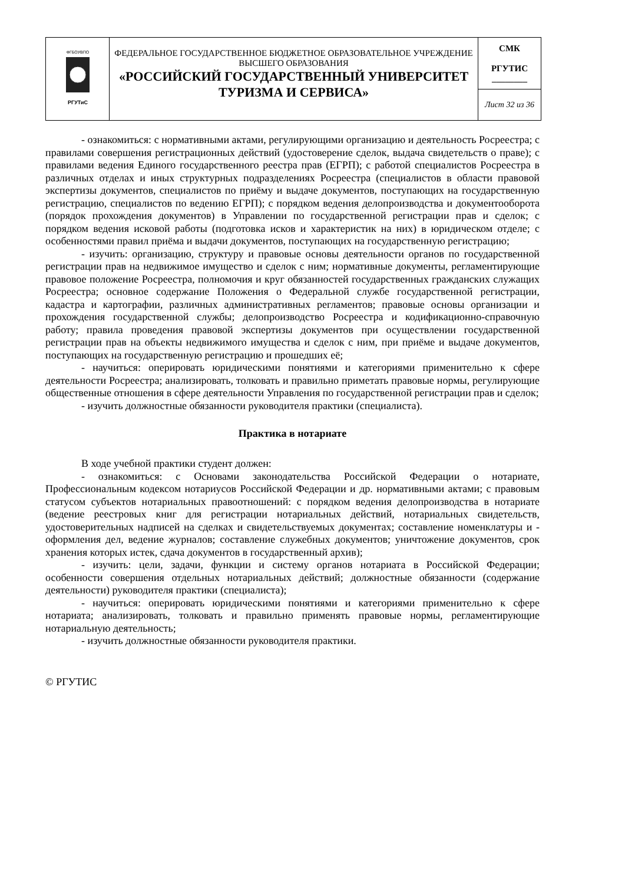| ФГБОУВПО РГУТиС | ФЕДЕРАЛЬНОЕ ГОСУДАРСТВЕННОЕ БЮДЖЕТНОЕ ОБРАЗОВАТЕЛЬНОЕ УЧРЕЖДЕНИЕ ВЫСШЕГО ОБРАЗОВАНИЯ «РОССИЙСКИЙ ГОСУДАРСТВЕННЫЙ УНИВЕРСИТЕТ ТУРИЗМА И СЕРВИСА» | СМК РГУТИС ________ |
| | | Лист 32 из 36 |
- ознакомиться: с нормативными актами, регулирующими организацию и деятельность Росреестра; с правилами совершения регистрационных действий (удостоверение сделок, выдача свидетельств о праве); с правилами ведения Единого государственного реестра прав (ЕГРП); с работой специалистов Росреестра в различных отделах и иных структурных подразделениях Росреестра (специалистов в области правовой экспертизы документов, специалистов по приёму и выдаче документов, поступающих на государственную регистрацию, специалистов по ведению ЕГРП); с порядком ведения делопроизводства и документооборота (порядок прохождения документов) в Управлении по государственной регистрации прав и сделок; с порядком ведения исковой работы (подготовка исков и характеристик на них) в юридическом отделе; с особенностями правил приёма и выдачи документов, поступающих на государственную регистрацию;
- изучить: организацию, структуру и правовые основы деятельности органов по государственной регистрации прав на недвижимое имущество и сделок с ним; нормативные документы, регламентирующие правовое положение Росреестра, полномочия и круг обязанностей государственных гражданских служащих Росреестра; основное содержание Положения о Федеральной службе государственной регистрации, кадастра и картографии, различных административных регламентов; правовые основы организации и прохождения государственной службы; делопроизводство Росреестра и кодификационно-справочную работу; правила проведения правовой экспертизы документов при осуществлении государственной регистрации прав на объекты недвижимого имущества и сделок с ним, при приёме и выдаче документов, поступающих на государственную регистрацию и прошедших её;
- научиться: оперировать юридическими понятиями и категориями применительно к сфере деятельности Росреестра; анализировать, толковать и правильно приметать правовые нормы, регулирующие общественные отношения в сфере деятельности Управления по государственной регистрации прав и сделок;
- изучить должностные обязанности руководителя практики (специалиста).
Практика в нотариате
В ходе учебной практики студент должен:
- ознакомиться: с Основами законодательства Российской Федерации о нотариате, Профессиональным кодексом нотариусов Российской Федерации и др. нормативными актами; с правовым статусом субъектов нотариальных правоотношений: с порядком ведения делопроизводства в нотариате (ведение реестровых книг для регистрации нотариальных действий, нотариальных свидетельств, удостоверительных надписей на сделках и свидетельствуемых документах; составление номенклатуры и - оформления дел, ведение журналов; составление служебных документов; уничтожение документов, срок хранения которых истек, сдача документов в государственный архив);
- изучить: цели, задачи, функции и систему органов нотариата в Российской Федерации; особенности совершения отдельных нотариальных действий; должностные обязанности (содержание деятельности) руководителя практики (специалиста);
- научиться: оперировать юридическими понятиями и категориями применительно к сфере нотариата; анализировать, толковать и правильно применять правовые нормы, регламентирующие нотариальную деятельность;
- изучить должностные обязанности руководителя практики.
© РГУТИС